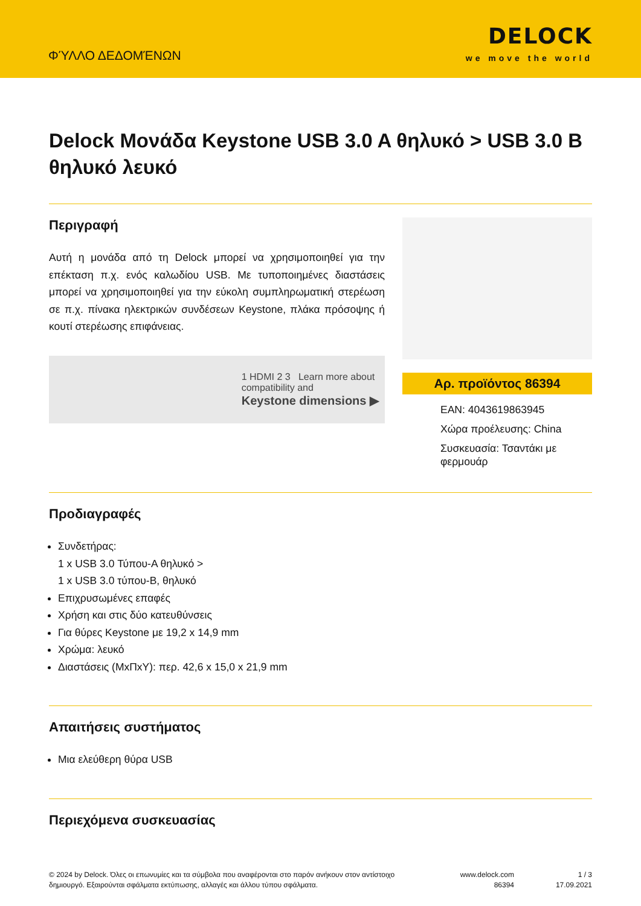ΦΎΛΛΟ ΔΕΔΟΜΈΝΩΝ
DELOCK
we move the world
Delock Μονάδα Keystone USB 3.0 A θηλυκό > USB 3.0 B θηλυκό λευκό
Περιγραφή
Αυτή η μονάδα από τη Delock μπορεί να χρησιμοποιηθεί για την επέκταση π.χ. ενός καλωδίου USB. Με τυποποιημένες διαστάσεις μπορεί να χρησιμοποιηθεί για την εύκολη συμπληρωματική στερέωση σε π.χ. πίνακα ηλεκτρικών συνδέσεων Keystone, πλάκα πρόσοψης ή κουτί στερέωσης επιφάνειας.
1 HDMI 2 3 Learn more about
compatibility and
Keystone dimensions ▶
Αρ. προϊόντος 86394
EAN: 4043619863945
Χώρα προέλευσης: China
Συσκευασία: Τσαντάκι με φερμουάρ
Προδιαγραφές
Συνδετήρας:
1 x USB 3.0 Τύπου-A θηλυκό >
1 x USB 3.0 τύπου-B, θηλυκό
Επιχρυσωμένες επαφές
Χρήση και στις δύο κατευθύνσεις
Για θύρες Keystone με 19,2 x 14,9 mm
Χρώμα: λευκό
Διαστάσεις (ΜxΠxΥ): περ. 42,6 x 15,0 x 21,9 mm
Απαιτήσεις συστήματος
Μια ελεύθερη θύρα USB
Περιεχόμενα συσκευασίας
© 2024 by Delock. Όλες οι επωνυμίες και τα σύμβολα που αναφέρονται στο παρόν ανήκουν στον αντίστοιχο δημιουργό. Εξαιρούνται σφάλματα εκτύπωσης, αλλαγές και άλλου τύπου σφάλματα.
www.delock.com
86394
1 / 3
17.09.2021